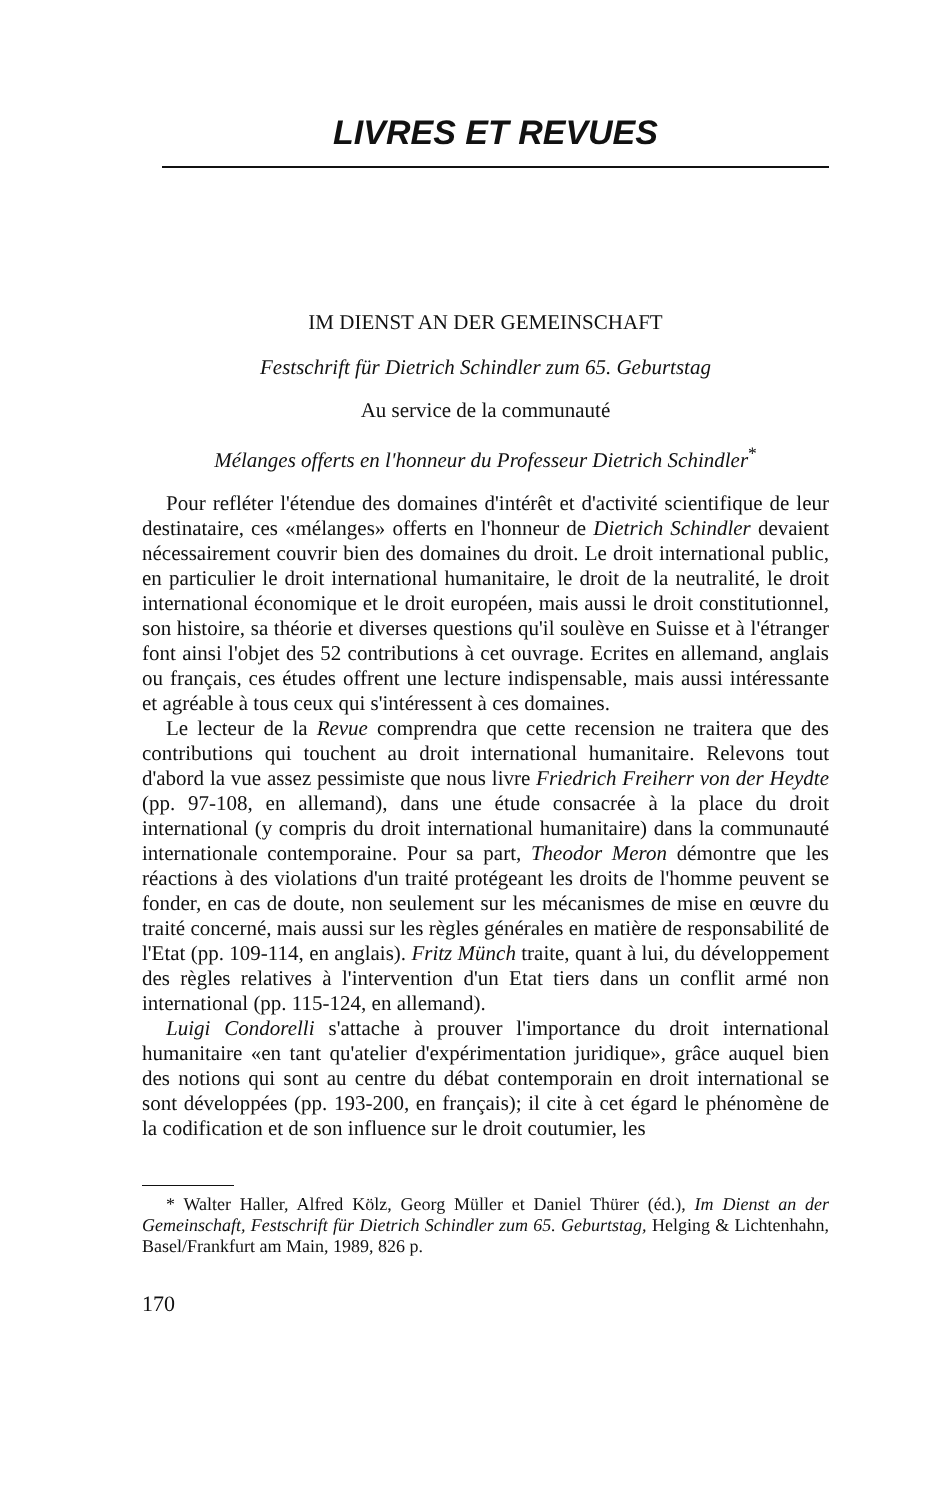LIVRES ET REVUES
IM DIENST AN DER GEMEINSCHAFT
Festschrift für Dietrich Schindler zum 65. Geburtstag
Au service de la communauté
Mélanges offerts en l'honneur du Professeur Dietrich Schindler<sup>*</sup>
Pour refléter l'étendue des domaines d'intérêt et d'activité scientifique de leur destinataire, ces «mélanges» offerts en l'honneur de Dietrich Schindler devaient nécessairement couvrir bien des domaines du droit. Le droit international public, en particulier le droit international humanitaire, le droit de la neutralité, le droit international économique et le droit européen, mais aussi le droit constitutionnel, son histoire, sa théorie et diverses questions qu'il soulève en Suisse et à l'étranger font ainsi l'objet des 52 contributions à cet ouvrage. Ecrites en allemand, anglais ou français, ces études offrent une lecture indispensable, mais aussi intéressante et agréable à tous ceux qui s'intéressent à ces domaines.
Le lecteur de la Revue comprendra que cette recension ne traitera que des contributions qui touchent au droit international humanitaire. Relevons tout d'abord la vue assez pessimiste que nous livre Friedrich Freiherr von der Heydte (pp. 97-108, en allemand), dans une étude consacrée à la place du droit international (y compris du droit international humanitaire) dans la communauté internationale contemporaine. Pour sa part, Theodor Meron démontre que les réactions à des violations d'un traité protégeant les droits de l'homme peuvent se fonder, en cas de doute, non seulement sur les mécanismes de mise en œuvre du traité concerné, mais aussi sur les règles générales en matière de responsabilité de l'Etat (pp. 109-114, en anglais). Fritz Münch traite, quant à lui, du développement des règles relatives à l'intervention d'un Etat tiers dans un conflit armé non international (pp. 115-124, en allemand).
Luigi Condorelli s'attache à prouver l'importance du droit international humanitaire «en tant qu'atelier d'expérimentation juridique», grâce auquel bien des notions qui sont au centre du débat contemporain en droit international se sont développées (pp. 193-200, en français); il cite à cet égard le phénomène de la codification et de son influence sur le droit coutumier, les
* Walter Haller, Alfred Kölz, Georg Müller et Daniel Thürer (éd.), Im Dienst an der Gemeinschaft, Festschrift für Dietrich Schindler zum 65. Geburtstag, Helging & Lichtenhahn, Basel/Frankfurt am Main, 1989, 826 p.
170